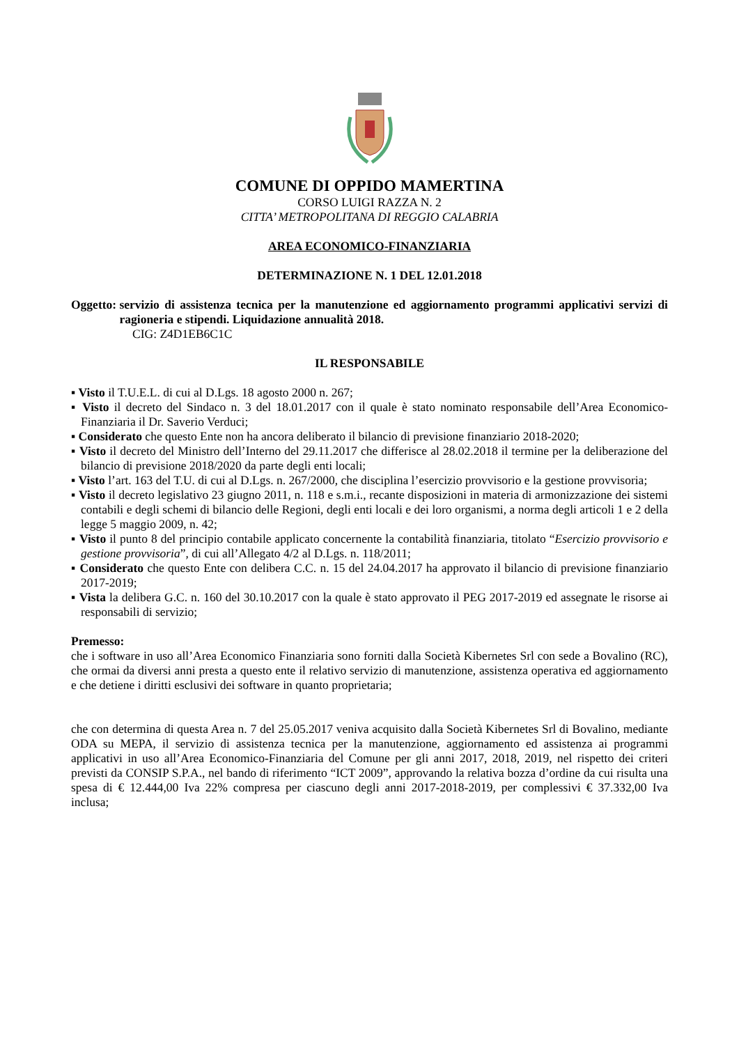COMUNE DI OPPIDO MAMERTINA
CORSO LUIGI RAZZA N. 2
CITTA’ METROPOLITANA DI REGGIO CALABRIA
AREA ECONOMICO-FINANZIARIA
DETERMINAZIONE N. 1 DEL 12.01.2018
Oggetto: servizio di assistenza tecnica per la manutenzione ed aggiornamento programmi applicativi servizi di ragioneria e stipendi. Liquidazione annualità 2018.
CIG: Z4D1EB6C1C
IL RESPONSABILE
▪ Visto il T.U.E.L. di cui al D.Lgs. 18 agosto 2000 n. 267;
▪ Visto il decreto del Sindaco n. 3 del 18.01.2017 con il quale è stato nominato responsabile dell’Area Economico-Finanziaria il Dr. Saverio Verduci;
▪ Considerato che questo Ente non ha ancora deliberato il bilancio di previsione finanziario 2018-2020;
▪ Visto il decreto del Ministro dell’Interno del 29.11.2017 che differisce al 28.02.2018 il termine per la deliberazione del bilancio di previsione 2018/2020 da parte degli enti locali;
▪ Visto l’art. 163 del T.U. di cui al D.Lgs. n. 267/2000, che disciplina l’esercizio provvisorio e la gestione provvisoria;
▪ Visto il decreto legislativo 23 giugno 2011, n. 118 e s.m.i., recante disposizioni in materia di armonizzazione dei sistemi contabili e degli schemi di bilancio delle Regioni, degli enti locali e dei loro organismi, a norma degli articoli 1 e 2 della legge 5 maggio 2009, n. 42;
▪ Visto il punto 8 del principio contabile applicato concernente la contabilità finanziaria, titolato “Esercizio provvisorio e gestione provvisoria”, di cui all’Allegato 4/2 al D.Lgs. n. 118/2011;
▪ Considerato che questo Ente con delibera C.C. n. 15 del 24.04.2017 ha approvato il bilancio di previsione finanziario 2017-2019;
▪ Vista la delibera G.C. n. 160 del 30.10.2017 con la quale è stato approvato il PEG 2017-2019 ed assegnate le risorse ai responsabili di servizio;
Premesso:
che i software in uso all’Area Economico Finanziaria sono forniti dalla Società Kibernetes Srl con sede a Bovalino (RC), che ormai da diversi anni presta a questo ente il relativo servizio di manutenzione, assistenza operativa ed aggiornamento e che detiene i diritti esclusivi dei software in quanto proprietaria;
che con determina di questa Area n. 7 del 25.05.2017 veniva acquisito dalla Società Kibernetes Srl di Bovalino, mediante ODA su MEPA, il servizio di assistenza tecnica per la manutenzione, aggiornamento ed assistenza ai programmi applicativi in uso all’Area Economico-Finanziaria del Comune per gli anni 2017, 2018, 2019, nel rispetto dei criteri previsti da CONSIP S.P.A., nel bando di riferimento “ICT 2009”, approvando la relativa bozza d’ordine da cui risulta una spesa di € 12.444,00 Iva 22% compresa per ciascuno degli anni 2017-2018-2019, per complessivi € 37.332,00 Iva inclusa;